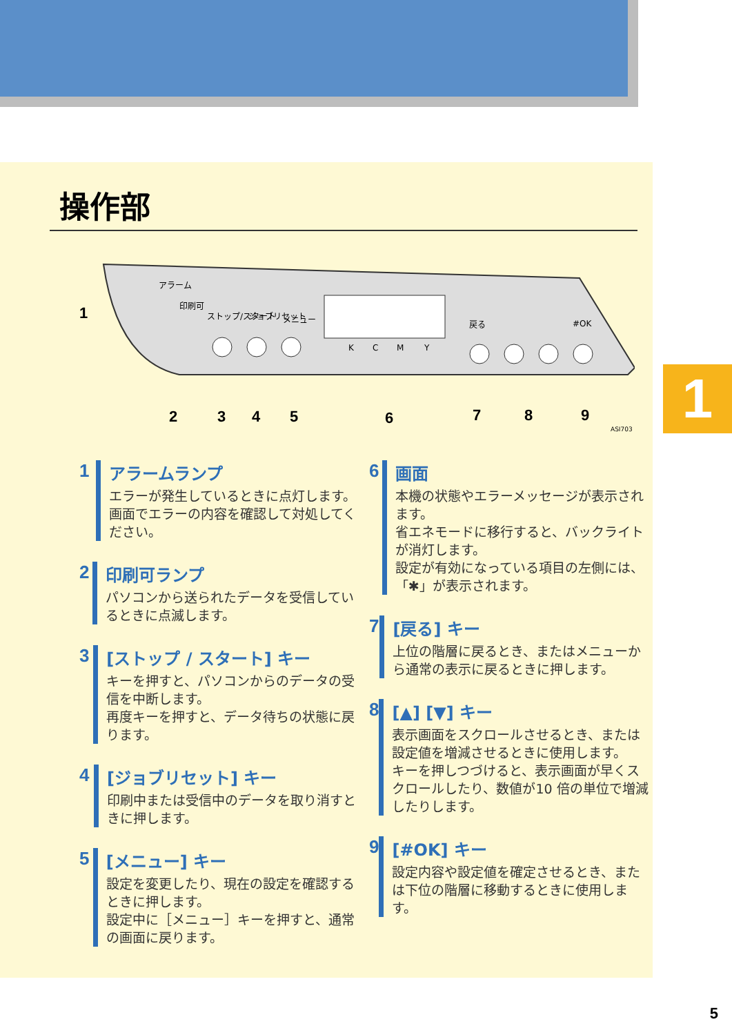1
操作部
1
2
3
4
5
6
7
8
9
K
C
M
Y
戻る
#OK
アラーム
印刷可
ストップ/スタート
ジョブリセット
メニュー
ASI703
1 アラームランプ
エラーが発生しているときに点灯します。
画面でエラーの内容を確認して対処してください。
2 印刷可ランプ
パソコンから送られたデータを受信しているときに点滅します。
3 [ストップ / スタート] キー
キーを押すと、パソコンからのデータの受信を中断します。
再度キーを押すと、データ待ちの状態に戻ります。
4 [ジョブリセット] キー
印刷中または受信中のデータを取り消すときに押します。
5 [メニュー] キー
設定を変更したり、現在の設定を確認するときに押します。
設定中に［メニュー］キーを押すと、通常の画面に戻ります。
6 画面
本機の状態やエラーメッセージが表示されます。
省エネモードに移行すると、バックライトが消灯します。
設定が有効になっている項目の左側には、「✱」が表示されます。
7 [戻る] キー
上位の階層に戻るとき、またはメニューから通常の表示に戻るときに押します。
8 [▲] [▼] キー
表示画面をスクロールさせるとき、または設定値を増減させるときに使用します。
キーを押しつづけると、表示画面が早くスクロールしたり、数値が10 倍の単位で増減したりします。
9 [#OK] キー
設定内容や設定値を確定させるとき、または下位の階層に移動するときに使用します。
5